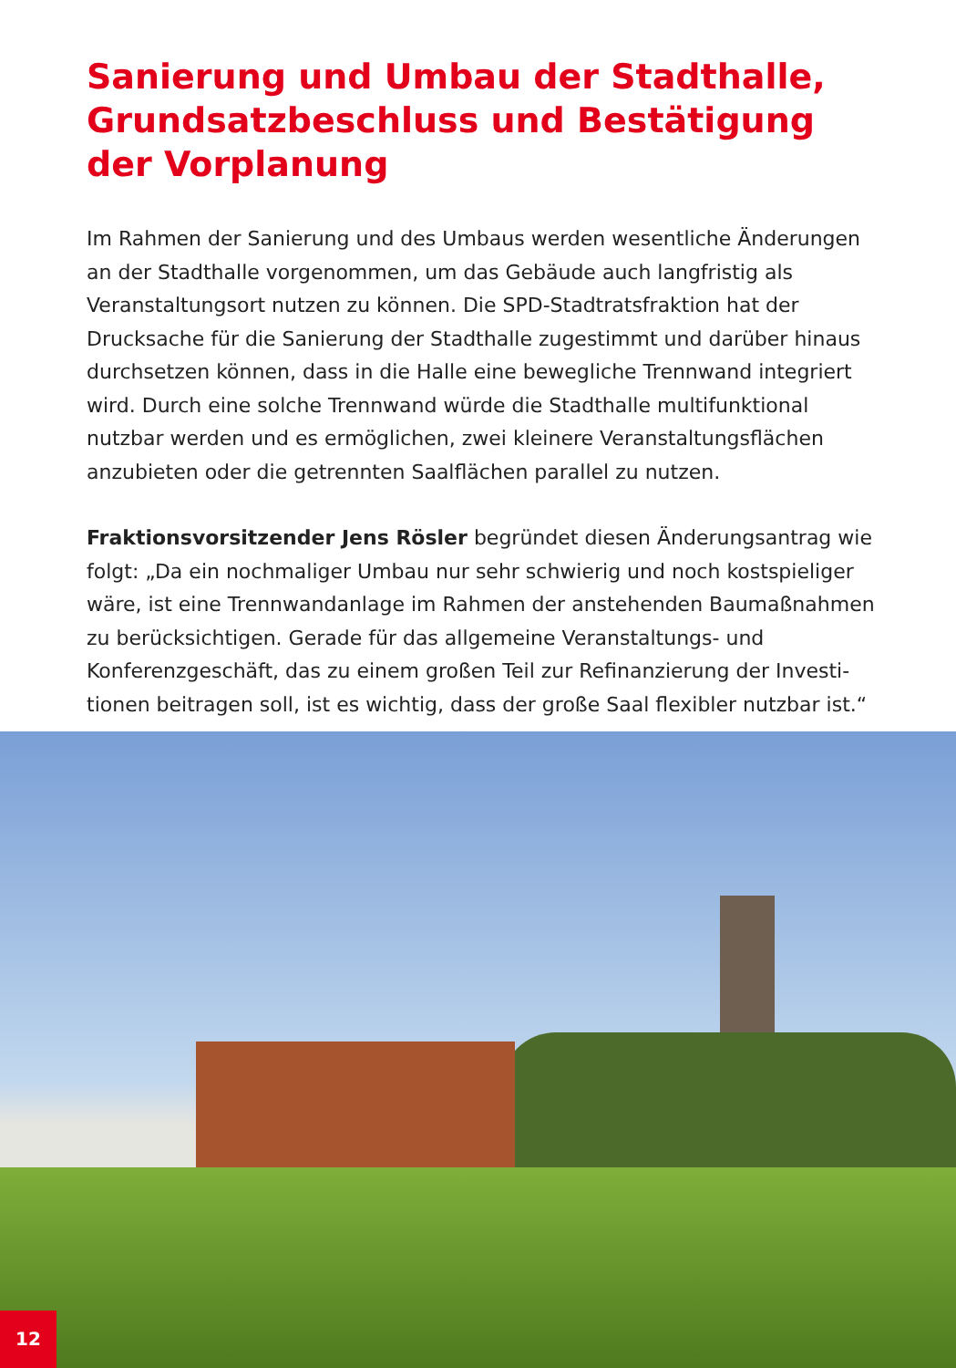Sanierung und Umbau der Stadthalle, Grund­satzbeschluss und Bestätigung der Vorplanung
Im Rahmen der Sanierung und des Umbaus werden wesentliche Ände­rungen an der Stadthalle vorgenommen, um das Gebäude auch langfristig als Veranstaltungsort nutzen zu können. Die SPD-Stadtratsfraktion hat der Drucksache für die Sanierung der Stadthalle zugestimmt und darüber hinaus durchsetzen können, dass in die Halle eine bewegliche Trennwand integriert wird. Durch eine solche Trennwand würde die Stadthalle multi­funktional nutzbar werden und es ermöglichen, zwei kleinere Veranstaltungs­flächen anzubieten oder die getrennten Saalflächen parallel zu nutzen.
Fraktionsvorsitzender Jens Rösler begründet diesen Änderungsantrag wie folgt: „Da ein nochmaliger Umbau nur sehr schwierig und noch kostspieliger wäre, ist eine Trennwandanlage im Rahmen der anstehenden Baumaß­nahmen zu berücksichtigen. Gerade für das allgemeine Veranstaltungs- und Konferenzgeschäft, das zu einem großen Teil zur Refinanzierung der Investi­tionen beitragen soll, ist es wichtig, dass der große Saal flexibler nutzbar ist.“
12